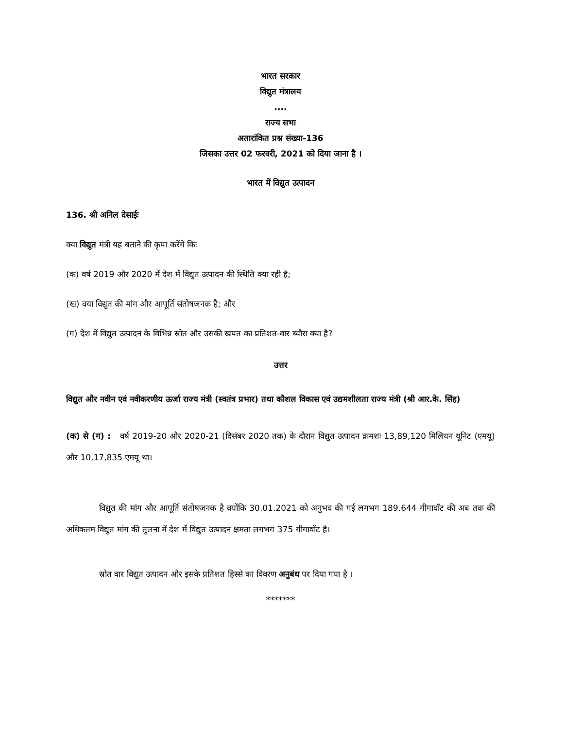भारत सरकार
विद्युत मंत्रालय
....
राज्य सभा
अतारांकित प्रश्न संख्या-136
जिसका उत्तर 02 फरवरी, 2021 को दिया जाना है ।
भारत में विद्युत उत्पादन
136. श्री अनिल देसाईः
क्या विद्युत मंत्री यह बताने की कृपा करेंगे किः
(क) वर्ष 2019 और 2020 में देश में विद्युत उत्पादन की स्थिति क्या रही है;
(ख) क्या विद्युत की मांग और आपूर्ति संतोषजनक है; और
(ग) देश में विद्युत उत्पादन के विभिन्न स्रोत और उसकी खपत का प्रतिशत-वार ब्यौरा क्या है?
उत्तर
विद्युत और नवीन एवं नवीकरणीय ऊर्जा राज्य मंत्री (स्वतंत्र प्रभार) तथा कौशल विकास एवं उद्यमशीलता राज्य मंत्री (श्री आर.के. सिंह)
(क) से (ग) : वर्ष 2019-20 और 2020-21 (दिसंबर 2020 तक) के दौरान विद्युत उत्पादन क्रमशः 13,89,120 मिलियन यूनिट (एमयू) और 10,17,835 एमयू था।
विद्युत की मांग और आपूर्ति संतोषजनक है क्योंकि 30.01.2021 को अनुभव की गई लगभग 189.644 गीगावॉट की अब तक की अधिकतम विद्युत मांग की तुलना में देश में विद्युत उत्पादन क्षमता लगभग 375 गीगावॉट है।
स्रोत वार विद्युत उत्पादन और इसके प्रतिशत हिस्से का विवरण अनुबंध पर दिया गया है ।
*******